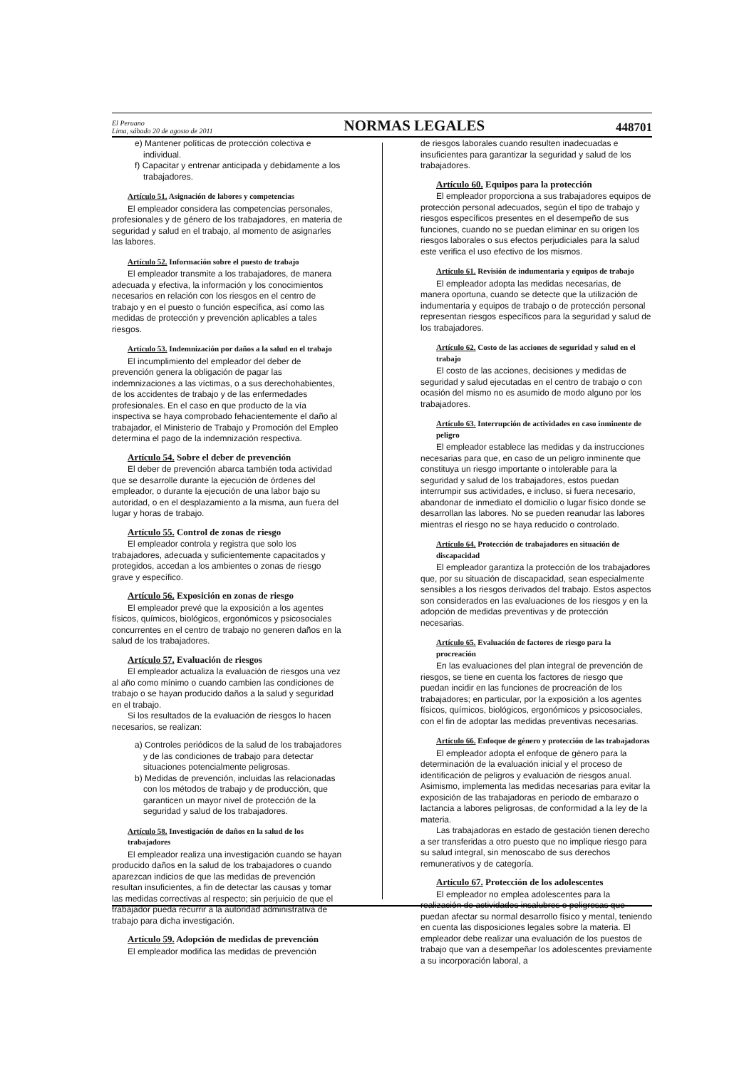El Peruano
Lima, sábado 20 de agosto de 2011
NORMAS LEGALES
448701
e) Mantener políticas de protección colectiva e individual.
f) Capacitar y entrenar anticipada y debidamente a los trabajadores.
Artículo 51. Asignación de labores y competencias
El empleador considera las competencias personales, profesionales y de género de los trabajadores, en materia de seguridad y salud en el trabajo, al momento de asignarles las labores.
Artículo 52. Información sobre el puesto de trabajo
El empleador transmite a los trabajadores, de manera adecuada y efectiva, la información y los conocimientos necesarios en relación con los riesgos en el centro de trabajo y en el puesto o función específica, así como las medidas de protección y prevención aplicables a tales riesgos.
Artículo 53. Indemnización por daños a la salud en el trabajo
El incumplimiento del empleador del deber de prevención genera la obligación de pagar las indemnizaciones a las víctimas, o a sus derechohabientes, de los accidentes de trabajo y de las enfermedades profesionales. En el caso en que producto de la vía inspectiva se haya comprobado fehacientemente el daño al trabajador, el Ministerio de Trabajo y Promoción del Empleo determina el pago de la indemnización respectiva.
Artículo 54. Sobre el deber de prevención
El deber de prevención abarca también toda actividad que se desarrolle durante la ejecución de órdenes del empleador, o durante la ejecución de una labor bajo su autoridad, o en el desplazamiento a la misma, aun fuera del lugar y horas de trabajo.
Artículo 55. Control de zonas de riesgo
El empleador controla y registra que solo los trabajadores, adecuada y suficientemente capacitados y protegidos, accedan a los ambientes o zonas de riesgo grave y específico.
Artículo 56. Exposición en zonas de riesgo
El empleador prevé que la exposición a los agentes físicos, químicos, biológicos, ergonómicos y psicosociales concurrentes en el centro de trabajo no generen daños en la salud de los trabajadores.
Artículo 57. Evaluación de riesgos
El empleador actualiza la evaluación de riesgos una vez al año como mínimo o cuando cambien las condiciones de trabajo o se hayan producido daños a la salud y seguridad en el trabajo.
Si los resultados de la evaluación de riesgos lo hacen necesarios, se realizan:
a) Controles periódicos de la salud de los trabajadores y de las condiciones de trabajo para detectar situaciones potencialmente peligrosas.
b) Medidas de prevención, incluidas las relacionadas con los métodos de trabajo y de producción, que garanticen un mayor nivel de protección de la seguridad y salud de los trabajadores.
Artículo 58. Investigación de daños en la salud de los trabajadores
El empleador realiza una investigación cuando se hayan producido daños en la salud de los trabajadores o cuando aparezcan indicios de que las medidas de prevención resultan insuficientes, a fin de detectar las causas y tomar las medidas correctivas al respecto; sin perjuicio de que el trabajador pueda recurrir a la autoridad administrativa de trabajo para dicha investigación.
Artículo 59. Adopción de medidas de prevención
El empleador modifica las medidas de prevención
de riesgos laborales cuando resulten inadecuadas e insuficientes para garantizar la seguridad y salud de los trabajadores.
Artículo 60. Equipos para la protección
El empleador proporciona a sus trabajadores equipos de protección personal adecuados, según el tipo de trabajo y riesgos específicos presentes en el desempeño de sus funciones, cuando no se puedan eliminar en su origen los riesgos laborales o sus efectos perjudiciales para la salud este verifica el uso efectivo de los mismos.
Artículo 61. Revisión de indumentaria y equipos de trabajo
El empleador adopta las medidas necesarias, de manera oportuna, cuando se detecte que la utilización de indumentaria y equipos de trabajo o de protección personal representan riesgos específicos para la seguridad y salud de los trabajadores.
Artículo 62. Costo de las acciones de seguridad y salud en el trabajo
El costo de las acciones, decisiones y medidas de seguridad y salud ejecutadas en el centro de trabajo o con ocasión del mismo no es asumido de modo alguno por los trabajadores.
Artículo 63. Interrupción de actividades en caso inminente de peligro
El empleador establece las medidas y da instrucciones necesarias para que, en caso de un peligro inminente que constituya un riesgo importante o intolerable para la seguridad y salud de los trabajadores, estos puedan interrumpir sus actividades, e incluso, si fuera necesario, abandonar de inmediato el domicilio o lugar físico donde se desarrollan las labores. No se pueden reanudar las labores mientras el riesgo no se haya reducido o controlado.
Artículo 64. Protección de trabajadores en situación de discapacidad
El empleador garantiza la protección de los trabajadores que, por su situación de discapacidad, sean especialmente sensibles a los riesgos derivados del trabajo. Estos aspectos son considerados en las evaluaciones de los riesgos y en la adopción de medidas preventivas y de protección necesarias.
Artículo 65. Evaluación de factores de riesgo para la procreación
En las evaluaciones del plan integral de prevención de riesgos, se tiene en cuenta los factores de riesgo que puedan incidir en las funciones de procreación de los trabajadores; en particular, por la exposición a los agentes físicos, químicos, biológicos, ergonómicos y psicosociales, con el fin de adoptar las medidas preventivas necesarias.
Artículo 66. Enfoque de género y protección de las trabajadoras
El empleador adopta el enfoque de género para la determinación de la evaluación inicial y el proceso de identificación de peligros y evaluación de riesgos anual. Asimismo, implementa las medidas necesarias para evitar la exposición de las trabajadoras en período de embarazo o lactancia a labores peligrosas, de conformidad a la ley de la materia.
Las trabajadoras en estado de gestación tienen derecho a ser transferidas a otro puesto que no implique riesgo para su salud integral, sin menoscabo de sus derechos remunerativos y de categoría.
Artículo 67. Protección de los adolescentes
El empleador no emplea adolescentes para la realización de actividades insalubres o peligrosas que puedan afectar su normal desarrollo físico y mental, teniendo en cuenta las disposiciones legales sobre la materia. El empleador debe realizar una evaluación de los puestos de trabajo que van a desempeñar los adolescentes previamente a su incorporación laboral, a